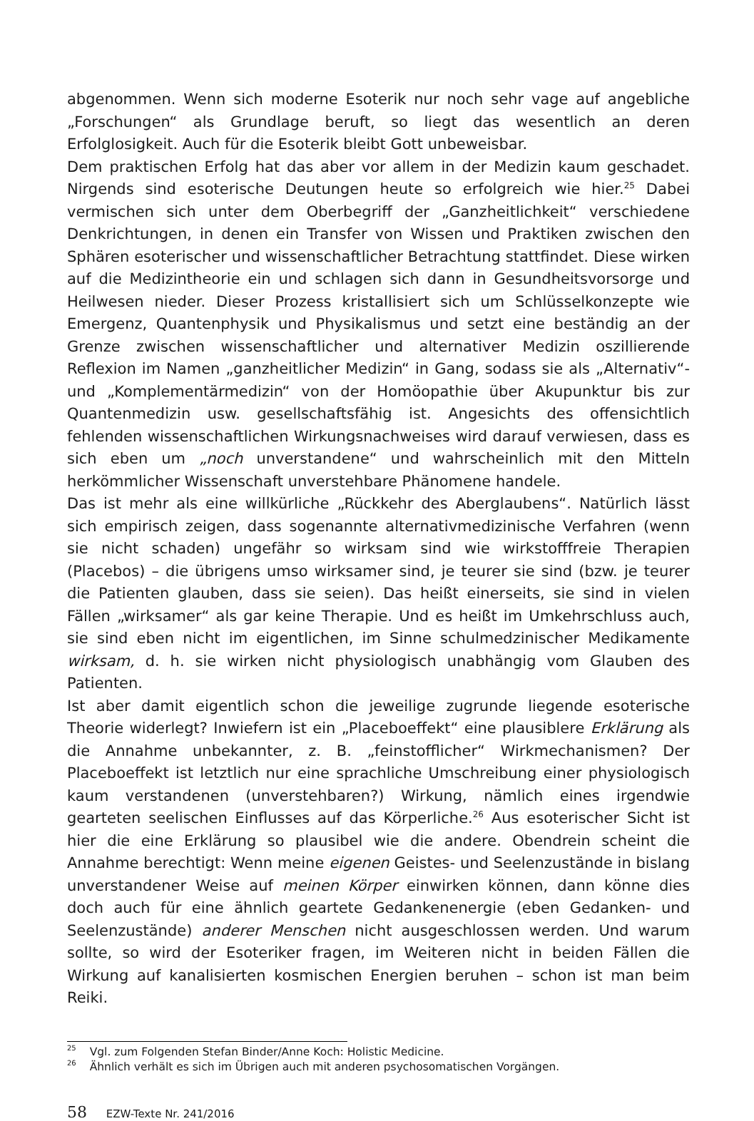abgenommen. Wenn sich moderne Esoterik nur noch sehr vage auf angebliche „Forschungen“ als Grundlage beruft, so liegt das wesentlich an deren Erfolglosigkeit. Auch für die Esoterik bleibt Gott unbeweisbar.
Dem praktischen Erfolg hat das aber vor allem in der Medizin kaum geschadet. Nirgends sind esoterische Deutungen heute so erfolgreich wie hier.<sup>25</sup> Dabei vermischen sich unter dem Oberbegriff der „Ganzheitlichkeit“ verschiedene Denkrichtungen, in denen ein Transfer von Wissen und Praktiken zwischen den Sphären esoterischer und wissenschaftlicher Betrachtung stattfindet. Diese wirken auf die Medizintheorie ein und schlagen sich dann in Gesundheitsvorsorge und Heilwesen nieder. Dieser Prozess kristallisiert sich um Schlüsselkonzepte wie Emergenz, Quantenphysik und Physikalismus und setzt eine beständig an der Grenze zwischen wissenschaftlicher und alternativer Medizin oszillierende Reflexion im Namen „ganzheitlicher Medizin“ in Gang, sodass sie als „Alternativ“- und „Komplementärmedizin“ von der Homöopathie über Akupunktur bis zur Quantenmedizin usw. gesellschaftsfähig ist. Angesichts des offensichtlich fehlenden wissenschaftlichen Wirkungsnachweises wird darauf verwiesen, dass es sich eben um „noch unverstandene“ und wahrscheinlich mit den Mitteln herkömmlicher Wissenschaft unverstehbare Phänomene handele.
Das ist mehr als eine willkürliche „Rückkehr des Aberglaubens“. Natürlich lässt sich empirisch zeigen, dass sogenannte alternativmedizinische Verfahren (wenn sie nicht schaden) ungefähr so wirksam sind wie wirkstofffreie Therapien (Placebos) – die übrigens umso wirksamer sind, je teurer sie sind (bzw. je teurer die Patienten glauben, dass sie seien). Das heißt einerseits, sie sind in vielen Fällen „wirksamer“ als gar keine Therapie. Und es heißt im Umkehrschluss auch, sie sind eben nicht im eigentlichen, im Sinne schulmedzinischer Medikamente wirksam, d. h. sie wirken nicht physiologisch unabhängig vom Glauben des Patienten.
Ist aber damit eigentlich schon die jeweilige zugrunde liegende esoterische Theorie widerlegt? Inwiefern ist ein „Placeboeffekt“ eine plausiblere Erklärung als die Annahme unbekannter, z. B. „feinstofflicher“ Wirkmechanismen? Der Placeboeffekt ist letztlich nur eine sprachliche Umschreibung einer physiologisch kaum verstandenen (unverstehbaren?) Wirkung, nämlich eines irgendwie gearteten seelischen Einflusses auf das Körperliche.<sup>26</sup> Aus esoterischer Sicht ist hier die eine Erklärung so plausibel wie die andere. Obendrein scheint die Annahme berechtigt: Wenn meine eigenen Geistes- und Seelenzustände in bislang unverstandener Weise auf meinen Körper einwirken können, dann könne dies doch auch für eine ähnlich geartete Gedankenenergie (eben Gedanken- und Seelenzustände) anderer Menschen nicht ausgeschlossen werden. Und warum sollte, so wird der Esoteriker fragen, im Weiteren nicht in beiden Fällen die Wirkung auf kanalisierten kosmischen Energien beruhen – schon ist man beim Reiki.
<sup>25</sup> Vgl. zum Folgenden Stefan Binder/Anne Koch: Holistic Medicine.
<sup>26</sup> Ähnlich verhält es sich im Übrigen auch mit anderen psychosomatischen Vorgängen.
58 EZW-Texte Nr. 241/2016